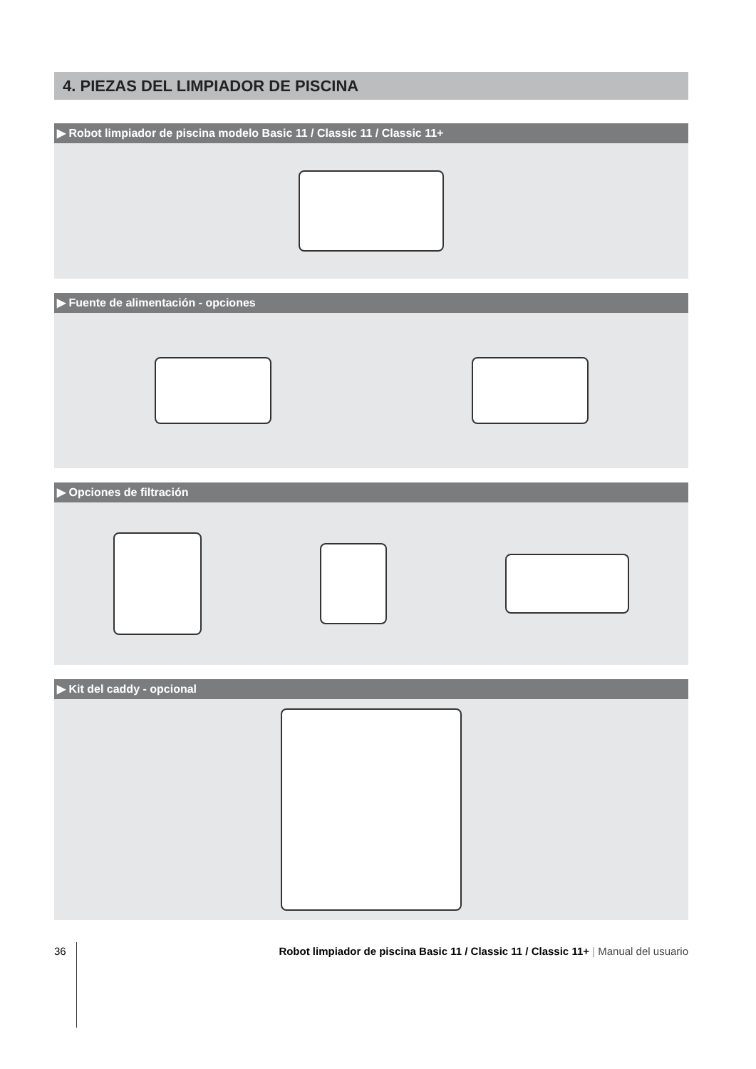4. PIEZAS DEL LIMPIADOR DE PISCINA
▶ Robot limpiador de piscina modelo Basic 11 / Classic 11 / Classic 11+
▶ Fuente de alimentación - opciones
▶ Opciones de filtración
▶ Kit del caddy - opcional
36 Robot limpiador de piscina Basic 11 / Classic 11 / Classic 11+ | Manual del usuario